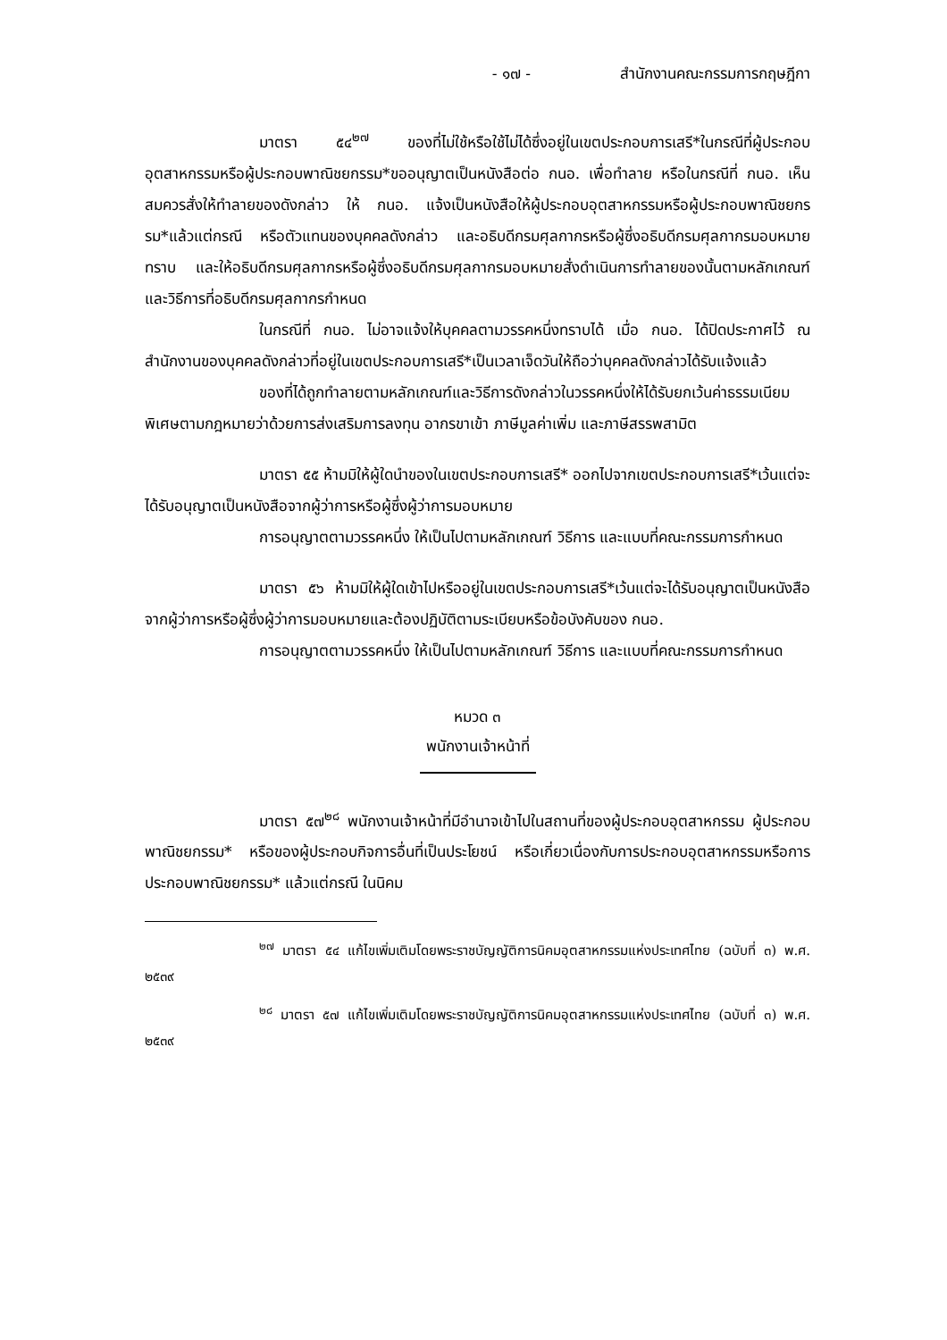- ๑๗ - สำนักงานคณะกรรมการกฤษฎีกา
มาตรา ๕๔<sup>๒๗</sup> ของที่ไม่ใช้หรือใช้ไม่ได้ซึ่งอยู่ในเขตประกอบการเสรี*ในกรณีที่ผู้ประกอบอุตสาหกรรมหรือผู้ประกอบพาณิชยกรรม*ขออนุญาตเป็นหนังสือต่อ กนอ. เพื่อทำลาย หรือในกรณีที่ กนอ. เห็นสมควรสั่งให้ทำลายของดังกล่าว ให้ กนอ. แจ้งเป็นหนังสือให้ผู้ประกอบอุตสาหกรรมหรือผู้ประกอบพาณิชยกรรม*แล้วแต่กรณี หรือตัวแทนของบุคคลดังกล่าว และอธิบดีกรมศุลกากรหรือผู้ซึ่งอธิบดีกรมศุลกากรมอบหมายทราบ และให้อธิบดีกรมศุลกากรหรือผู้ซึ่งอธิบดีกรมศุลกากรมอบหมายสั่งดำเนินการทำลายของนั้นตามหลักเกณฑ์และวิธีการที่อธิบดีกรมศุลกากรกำหนด
ในกรณีที่ กนอ. ไม่อาจแจ้งให้บุคคลตามวรรคหนึ่งทราบได้ เมื่อ กนอ. ได้ปิดประกาศไว้ ณ สำนักงานของบุคคลดังกล่าวที่อยู่ในเขตประกอบการเสรี*เป็นเวลาเจ็ดวันให้ถือว่าบุคคลดังกล่าวได้รับแจ้งแล้ว
ของที่ได้ถูกทำลายตามหลักเกณฑ์และวิธีการดังกล่าวในวรรคหนึ่งให้ได้รับยกเว้นค่าธรรมเนียมพิเศษตามกฎหมายว่าด้วยการส่งเสริมการลงทุน อากรขาเข้า ภาษีมูลค่าเพิ่ม และภาษีสรรพสามิต
มาตรา ๕๕ ห้ามมิให้ผู้ใดนำของในเขตประกอบการเสรี* ออกไปจากเขตประกอบการเสรี*เว้นแต่จะได้รับอนุญาตเป็นหนังสือจากผู้ว่าการหรือผู้ซึ่งผู้ว่าการมอบหมาย
การอนุญาตตามวรรคหนึ่ง ให้เป็นไปตามหลักเกณฑ์ วิธีการ และแบบที่คณะกรรมการกำหนด
มาตรา ๕๖ ห้ามมิให้ผู้ใดเข้าไปหรืออยู่ในเขตประกอบการเสรี*เว้นแต่จะได้รับอนุญาตเป็นหนังสือจากผู้ว่าการหรือผู้ซึ่งผู้ว่าการมอบหมายและต้องปฏิบัติตามระเบียบหรือข้อบังคับของ กนอ.
การอนุญาตตามวรรคหนึ่ง ให้เป็นไปตามหลักเกณฑ์ วิธีการ และแบบที่คณะกรรมการกำหนด
หมวด ๓
พนักงานเจ้าหน้าที่
มาตรา ๕๗<sup>๒๘</sup> พนักงานเจ้าหน้าที่มีอำนาจเข้าไปในสถานที่ของผู้ประกอบอุตสาหกรรม ผู้ประกอบพาณิชยกรรม* หรือของผู้ประกอบกิจการอื่นที่เป็นประโยชน์ หรือเกี่ยวเนื่องกับการประกอบอุตสาหกรรมหรือการประกอบพาณิชยกรรม* แล้วแต่กรณี ในนิคม
<sup>๒๗</sup> มาตรา ๕๔ แก้ไขเพิ่มเติมโดยพระราชบัญญัติการนิคมอุตสาหกรรมแห่งประเทศไทย (ฉบับที่ ๓) พ.ศ. ๒๕๓๙
<sup>๒๘</sup> มาตรา ๕๗ แก้ไขเพิ่มเติมโดยพระราชบัญญัติการนิคมอุตสาหกรรมแห่งประเทศไทย (ฉบับที่ ๓) พ.ศ. ๒๕๓๙